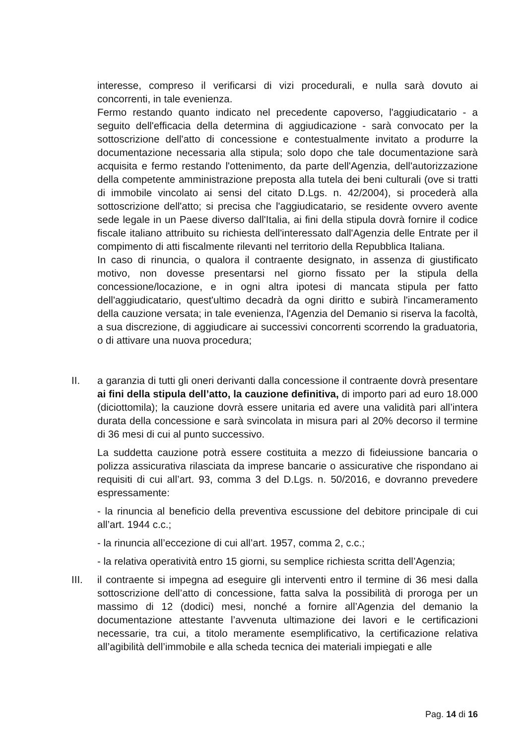interesse, compreso il verificarsi di vizi procedurali, e nulla sarà dovuto ai concorrenti, in tale evenienza.
Fermo restando quanto indicato nel precedente capoverso, l'aggiudicatario - a seguito dell'efficacia della determina di aggiudicazione - sarà convocato per la sottoscrizione dell'atto di concessione e contestualmente invitato a produrre la documentazione necessaria alla stipula; solo dopo che tale documentazione sarà acquisita e fermo restando l'ottenimento, da parte dell'Agenzia, dell'autorizzazione della competente amministrazione preposta alla tutela dei beni culturali (ove si tratti di immobile vincolato ai sensi del citato D.Lgs. n. 42/2004), si procederà alla sottoscrizione dell'atto; si precisa che l'aggiudicatario, se residente ovvero avente sede legale in un Paese diverso dall'Italia, ai fini della stipula dovrà fornire il codice fiscale italiano attribuito su richiesta dell'interessato dall'Agenzia delle Entrate per il compimento di atti fiscalmente rilevanti nel territorio della Repubblica Italiana.
In caso di rinuncia, o qualora il contraente designato, in assenza di giustificato motivo, non dovesse presentarsi nel giorno fissato per la stipula della concessione/locazione, e in ogni altra ipotesi di mancata stipula per fatto dell'aggiudicatario, quest'ultimo decadrà da ogni diritto e subirà l'incameramento della cauzione versata; in tale evenienza, l'Agenzia del Demanio si riserva la facoltà, a sua discrezione, di aggiudicare ai successivi concorrenti scorrendo la graduatoria, o di attivare una nuova procedura;
II. a garanzia di tutti gli oneri derivanti dalla concessione il contraente dovrà presentare ai fini della stipula dell’atto, la cauzione definitiva, di importo pari ad euro 18.000 (diciottomila); la cauzione dovrà essere unitaria ed avere una validità pari all’intera durata della concessione e sarà svincolata in misura pari al 20% decorso il termine di 36 mesi di cui al punto successivo.
La suddetta cauzione potrà essere costituita a mezzo di fideiussione bancaria o polizza assicurativa rilasciata da imprese bancarie o assicurative che rispondano ai requisiti di cui all’art. 93, comma 3 del D.Lgs. n. 50/2016, e dovranno prevedere espressamente:
- la rinuncia al beneficio della preventiva escussione del debitore principale di cui all’art. 1944 c.c.;
- la rinuncia all’eccezione di cui all’art. 1957, comma 2, c.c.;
- la relativa operatività entro 15 giorni, su semplice richiesta scritta dell’Agenzia;
III. il contraente si impegna ad eseguire gli interventi entro il termine di 36 mesi dalla sottoscrizione dell’atto di concessione, fatta salva la possibilità di proroga per un massimo di 12 (dodici) mesi, nonché a fornire all’Agenzia del demanio la documentazione attestante l’avvenuta ultimazione dei lavori e le certificazioni necessarie, tra cui, a titolo meramente esemplificativo, la certificazione relativa all’agibilità dell’immobile e alla scheda tecnica dei materiali impiegati e alle
Pag. 14 di 16